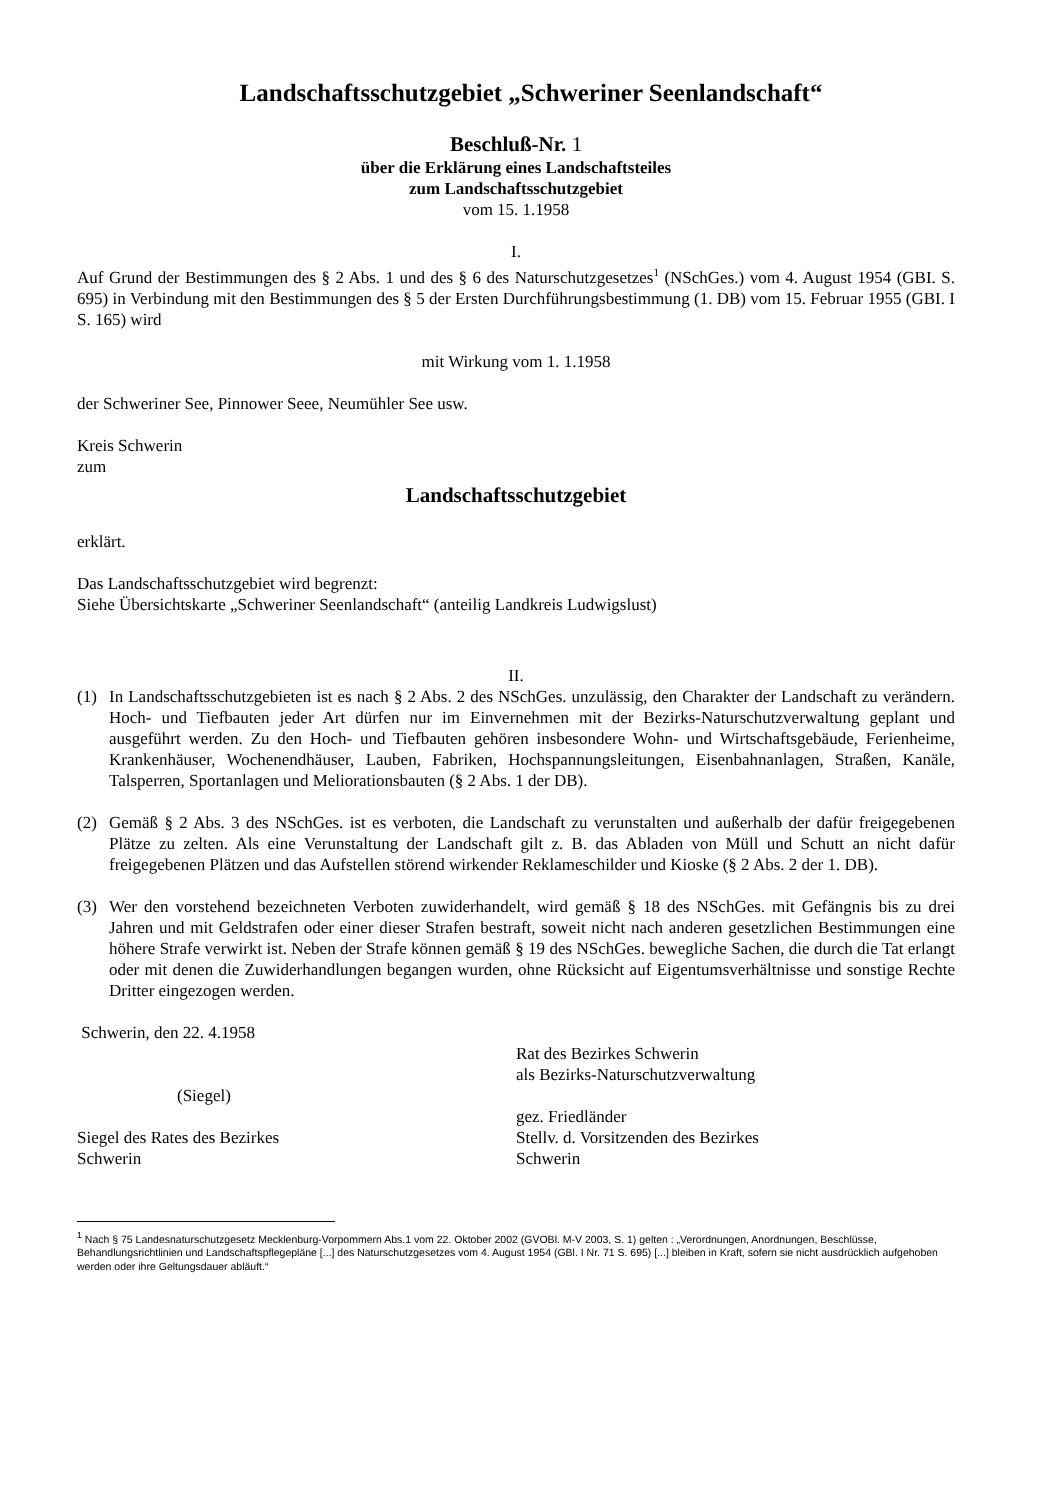Landschaftsschutzgebiet „Schweriner Seenlandschaft“
Beschluß-Nr. 1
über die Erklärung eines Landschaftsteiles
zum Landschaftsschutzgebiet
vom 15. 1.1958
I.
Auf Grund der Bestimmungen des § 2 Abs. 1 und des § 6 des Naturschutzgesetzes<sup>1</sup> (NSchGes.) vom 4. August 1954 (GBI. S. 695) in Verbindung mit den Bestimmungen des § 5 der Ersten Durchführungsbestimmung (1. DB) vom 15. Februar 1955 (GBI. I S. 165) wird
mit Wirkung vom 1. 1.1958
der Schweriner See, Pinnower Seee, Neumühler See usw.
Kreis Schwerin
zum
Landschaftsschutzgebiet
erklärt.
Das Landschaftsschutzgebiet wird begrenzt:
Siehe Übersichtskarte „Schweriner Seenlandschaft“ (anteilig Landkreis Ludwigslust)
II.
(1) In Landschaftsschutzgebieten ist es nach § 2 Abs. 2 des NSchGes. unzulässig, den Charakter der Landschaft zu verändern. Hoch- und Tiefbauten jeder Art dürfen nur im Einvernehmen mit der Bezirks-Naturschutzverwaltung geplant und ausgeführt werden. Zu den Hoch- und Tiefbauten gehören insbesondere Wohn- und Wirtschaftsgebäude, Ferienheime, Krankenhäuser, Wochenendhäuser, Lauben, Fabriken, Hochspannungsleitungen, Eisenbahnanlagen, Straßen, Kanäle, Talsperren, Sportanlagen und Meliorationsbauten (§ 2 Abs. 1 der DB).
(2) Gemäß § 2 Abs. 3 des NSchGes. ist es verboten, die Landschaft zu verunstalten und außerhalb der dafür freigegebenen Plätze zu zelten. Als eine Verunstaltung der Landschaft gilt z. B. das Abladen von Müll und Schutt an nicht dafür freigegebenen Plätzen und das Aufstellen störend wirkender Reklameschilder und Kioske (§ 2 Abs. 2 der 1. DB).
(3) Wer den vorstehend bezeichneten Verboten zuwiderhandelt, wird gemäß § 18 des NSchGes. mit Gefängnis bis zu drei Jahren und mit Geldstrafen oder einer dieser Strafen bestraft, soweit nicht nach anderen gesetzlichen Bestimmungen eine höhere Strafe verwirkt ist. Neben der Strafe können gemäß § 19 des NSchGes. bewegliche Sachen, die durch die Tat erlangt oder mit denen die Zuwiderhandlungen begangen wurden, ohne Rücksicht auf Eigentumsverhältnisse und sonstige Rechte Dritter eingezogen werden.
Schwerin, den 22. 4.1958
(Siegel)
Siegel des Rates des Bezirkes
Schwerin
Rat des Bezirkes Schwerin
als Bezirks-Naturschutzverwaltung
gez. Friedländer
Stellv. d. Vorsitzenden des Bezirkes
Schwerin
<sup>1</sup> Nach § 75 Landesnaturschutzgesetz Mecklenburg-Vorpommern Abs.1 vom 22. Oktober 2002 (GVOBl. M-V 2003, S. 1) gelten : „Verordnungen, Anordnungen, Beschlüsse, Behandlungsrichtlinien und Landschaftspflegepläne [...] des Naturschutzgesetzes vom 4. August 1954 (GBl. I Nr. 71 S. 695) [...] bleiben in Kraft, sofern sie nicht ausdrücklich aufgehoben werden oder ihre Geltungsdauer abläuft.“